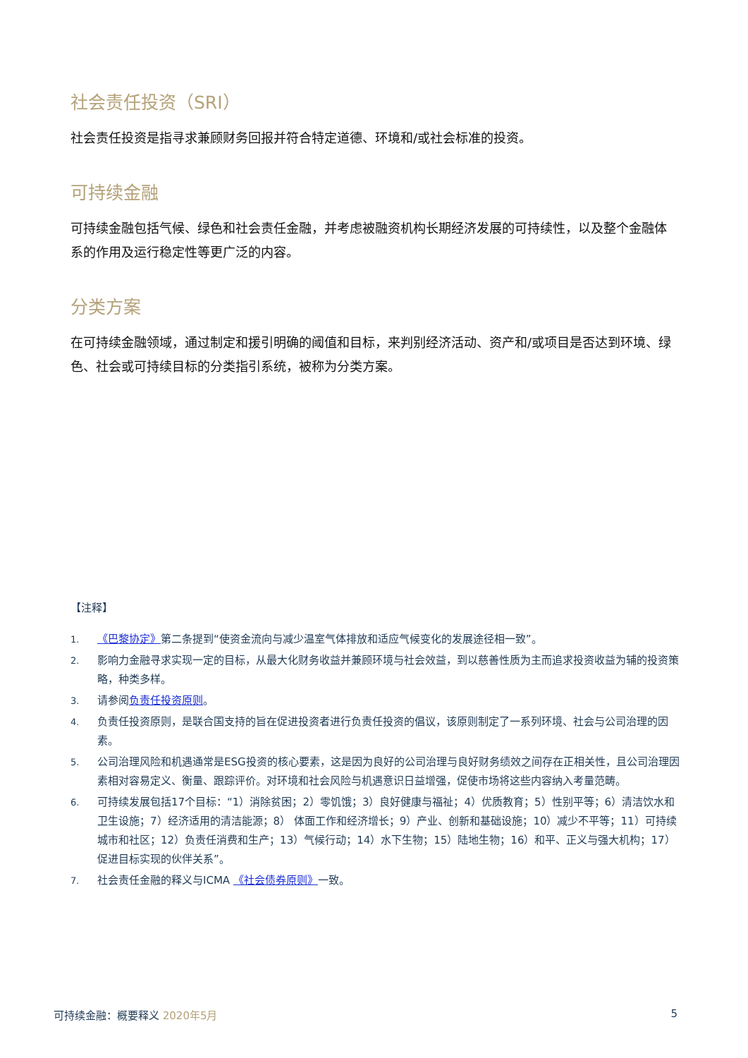社会责任投资（SRI）
社会责任投资是指寻求兼顾财务回报并符合特定道德、环境和/或社会标准的投资。
可持续金融
可持续金融包括气候、绿色和社会责任金融，并考虑被融资机构长期经济发展的可持续性，以及整个金融体系的作用及运行稳定性等更广泛的内容。
分类方案
在可持续金融领域，通过制定和援引明确的阈值和目标，来判别经济活动、资产和/或项目是否达到环境、绿色、社会或可持续目标的分类指引系统，被称为分类方案。
【注释】
1. 《巴黎协定》第二条提到“使资金流向与减少温室气体排放和适应气候变化的发展途径相一致”。
2. 影响力金融寻求实现一定的目标，从最大化财务收益并兼顾环境与社会效益，到以慈善性质为主而追求投资收益为辅的投资策略，种类多样。
3. 请参阅负责任投资原则。
4. 负责任投资原则，是联合国支持的旨在促进投资者进行负责任投资的倡议，该原则制定了一系列环境、社会与公司治理的因素。
5. 公司治理风险和机遇通常是ESG投资的核心要素，这是因为良好的公司治理与良好财务绩效之间存在正相关性，且公司治理因素相对容易定义、衡量、跟踪评价。对环境和社会风险与机遇意识日益增强，促使市场将这些内容纳入考量范畴。
6. 可持续发展包括17个目标：“1）消除贫困；2）零饥饿；3）良好健康与福祉；4）优质教育；5）性别平等；6）清洁饮水和卫生设施；7）经济适用的清洁能源；8） 体面工作和经济增长；9）产业、创新和基础设施；10）减少不平等；11）可持续城市和社区；12）负责任消费和生产；13）气候行动；14）水下生物；15）陆地生物；16）和平、正义与强大机构；17）促进目标实现的伙伴关系”。
7. 社会责任金融的释义与ICMA 《社会债券原则》一致。
可持续金融：概要释义 2020年5月 5